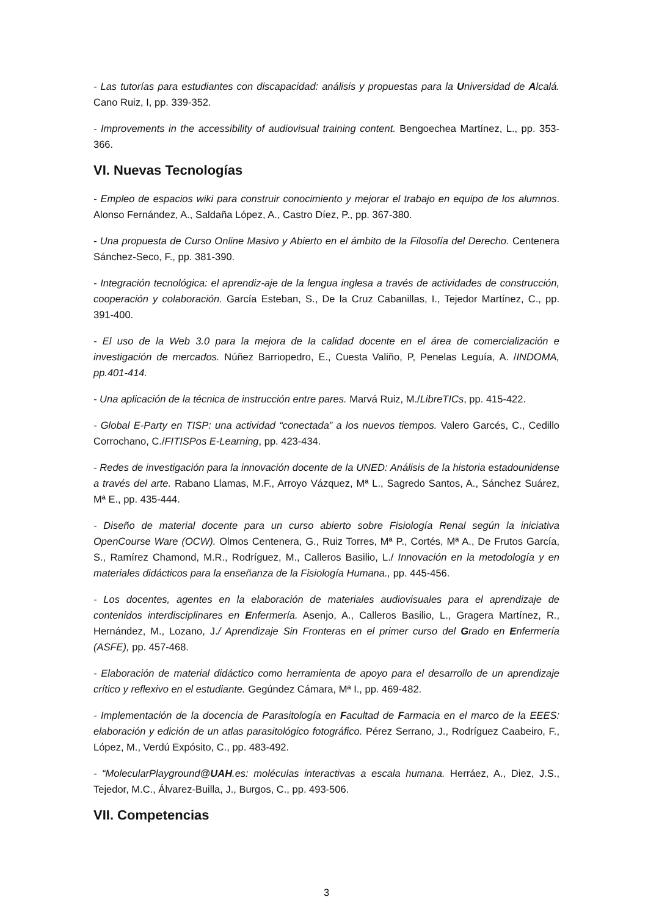- Las tutorías para estudiantes con discapacidad: análisis y propuestas para la Universidad de Alcalá. Cano Ruiz, I, pp. 339-352.
- Improvements in the accessibility of audiovisual training content. Bengoechea Martínez, L., pp. 353-366.
VI. Nuevas Tecnologías
- Empleo de espacios wiki para construir conocimiento y mejorar el trabajo en equipo de los alumnos. Alonso Fernández, A., Saldaña López, A., Castro Díez, P., pp. 367-380.
- Una propuesta de Curso Online Masivo y Abierto en el ámbito de la Filosofía del Derecho. Centenera Sánchez-Seco, F., pp. 381-390.
- Integración tecnológica: el aprendiz-aje de la lengua inglesa a través de actividades de construcción, cooperación y colaboración. García Esteban, S., De la Cruz Cabanillas, I., Tejedor Martínez, C., pp. 391-400.
- El uso de la Web 3.0 para la mejora de la calidad docente en el área de comercialización e investigación de mercados. Núñez Barriopedro, E., Cuesta Valiño, P, Penelas Leguía, A. /INDOMA, pp.401-414.
- Una aplicación de la técnica de instrucción entre pares. Marvá Ruiz, M./LibreTICs, pp. 415-422.
- Global E-Party en TISP: una actividad “conectada” a los nuevos tiempos. Valero Garcés, C., Cedillo Corrochano, C./FITISPos E-Learning, pp. 423-434.
- Redes de investigación para la innovación docente de la UNED: Análisis de la historia estadounidense a través del arte. Rabano Llamas, M.F., Arroyo Vázquez, Mª L., Sagredo Santos, A., Sánchez Suárez, Mª E., pp. 435-444.
- Diseño de material docente para un curso abierto sobre Fisiología Renal según la iniciativa OpenCourse Ware (OCW). Olmos Centenera, G., Ruiz Torres, Mª P., Cortés, Mª A., De Frutos García, S., Ramírez Chamond, M.R., Rodríguez, M., Calleros Basilio, L./ Innovación en la metodología y en materiales didácticos para la enseñanza de la Fisiología Humana., pp. 445-456.
- Los docentes, agentes en la elaboración de materiales audiovisuales para el aprendizaje de contenidos interdisciplinares en Enfermería. Asenjo, A., Calleros Basilio, L., Gragera Martínez, R., Hernández, M., Lozano, J./ Aprendizaje Sin Fronteras en el primer curso del Grado en Enfermería (ASFE), pp. 457-468.
- Elaboración de material didáctico como herramienta de apoyo para el desarrollo de un aprendizaje crítico y reflexivo en el estudiante. Gegúndez Cámara, Mª I., pp. 469-482.
- Implementación de la docencia de Parasitología en Facultad de Farmacia en el marco de la EEES: elaboración y edición de un atlas parasitológico fotográfico. Pérez Serrano, J., Rodríguez Caabeiro, F., López, M., Verdú Expósito, C., pp. 483-492.
- “MolecularPlayground@UAH.es: moléculas interactivas a escala humana. Herráez, A., Diez, J.S., Tejedor, M.C., Álvarez-Builla, J., Burgos, C., pp. 493-506.
VII. Competencias
3